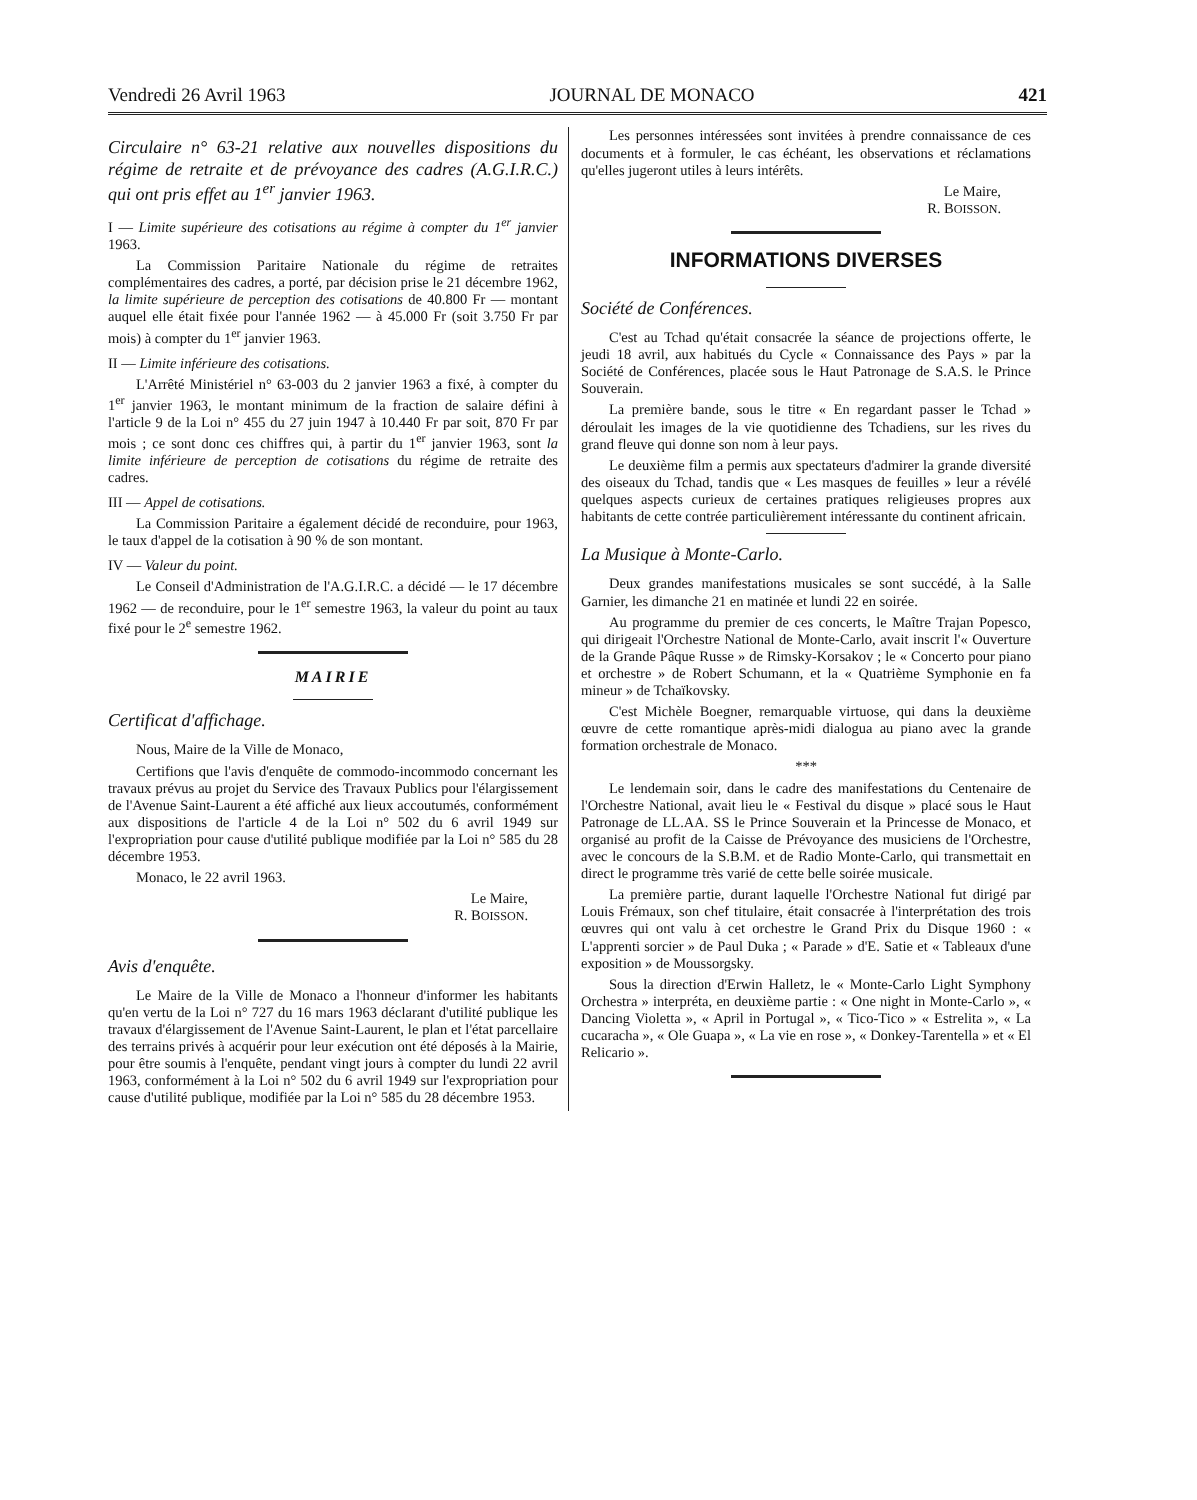Vendredi 26 Avril 1963 JOURNAL DE MONACO 421
Circulaire n° 63-21 relative aux nouvelles dispositions du régime de retraite et de prévoyance des cadres (A.G.I.R.C.) qui ont pris effet au 1<sup>er</sup> janvier 1963.
I — Limite supérieure des cotisations au régime à compter du 1<sup>er</sup> janvier 1963.
La Commission Paritaire Nationale du régime de retraites complémentaires des cadres, a porté, par décision prise le 21 décembre 1962, la limite supérieure de perception des cotisations de 40.800 Fr — montant auquel elle était fixée pour l'année 1962 — à 45.000 Fr (soit 3.750 Fr par mois) à compter du 1<sup>er</sup> janvier 1963.
II — Limite inférieure des cotisations.
L'Arrêté Ministériel n° 63-003 du 2 janvier 1963 a fixé, à compter du 1<sup>er</sup> janvier 1963, le montant minimum de la fraction de salaire défini à l'article 9 de la Loi n° 455 du 27 juin 1947 à 10.440 Fr par soit, 870 Fr par mois ; ce sont donc ces chiffres qui, à partir du 1<sup>er</sup> janvier 1963, sont la limite inférieure de perception de cotisations du régime de retraite des cadres.
III — Appel de cotisations.
La Commission Paritaire a également décidé de reconduire, pour 1963, le taux d'appel de la cotisation à 90 % de son montant.
IV — Valeur du point.
Le Conseil d'Administration de l'A.G.I.R.C. a décidé — le 17 décembre 1962 — de reconduire, pour le 1<sup>er</sup> semestre 1963, la valeur du point au taux fixé pour le 2<sup>e</sup> semestre 1962.
MAIRIE
Certificat d'affichage.
Nous, Maire de la Ville de Monaco,
Certifions que l'avis d'enquête de commodo-incommodo concernant les travaux prévus au projet du Service des Travaux Publics pour l'élargissement de l'Avenue Saint-Laurent a été affiché aux lieux accoutumés, conformément aux dispositions de l'article 4 de la Loi n° 502 du 6 avril 1949 sur l'expropriation pour cause d'utilité publique modifiée par la Loi n° 585 du 28 décembre 1953.
Monaco, le 22 avril 1963.
Le Maire,
R. BOISSON.
Avis d'enquête.
Le Maire de la Ville de Monaco a l'honneur d'informer les habitants qu'en vertu de la Loi n° 727 du 16 mars 1963 déclarant d'utilité publique les travaux d'élargissement de l'Avenue Saint-Laurent, le plan et l'état parcellaire des terrains privés à acquérir pour leur exécution ont été déposés à la Mairie, pour être soumis à l'enquête, pendant vingt jours à compter du lundi 22 avril 1963, conformément à la Loi n° 502 du 6 avril 1949 sur l'expropriation pour cause d'utilité publique, modifiée par la Loi n° 585 du 28 décembre 1953.
Les personnes intéressées sont invitées à prendre connaissance de ces documents et à formuler, le cas échéant, les observations et réclamations qu'elles jugeront utiles à leurs intérêts.
Le Maire,
R. BOISSON.
INFORMATIONS DIVERSES
Société de Conférences.
C'est au Tchad qu'était consacrée la séance de projections offerte, le jeudi 18 avril, aux habitués du Cycle « Connaissance des Pays » par la Société de Conférences, placée sous le Haut Patronage de S.A.S. le Prince Souverain.
La première bande, sous le titre « En regardant passer le Tchad » déroulait les images de la vie quotidienne des Tchadiens, sur les rives du grand fleuve qui donne son nom à leur pays.
Le deuxième film a permis aux spectateurs d'admirer la grande diversité des oiseaux du Tchad, tandis que « Les masques de feuilles » leur a révélé quelques aspects curieux de certaines pratiques religieuses propres aux habitants de cette contrée particulièrement intéressante du continent africain.
La Musique à Monte-Carlo.
Deux grandes manifestations musicales se sont succédé, à la Salle Garnier, les dimanche 21 en matinée et lundi 22 en soirée.
Au programme du premier de ces concerts, le Maître Trajan Popesco, qui dirigeait l'Orchestre National de Monte-Carlo, avait inscrit l'« Ouverture de la Grande Pâque Russe » de Rimsky-Korsakov ; le « Concerto pour piano et orchestre » de Robert Schumann, et la « Quatrième Symphonie en fa mineur » de Tchaïkovsky.
C'est Michèle Boegner, remarquable virtuose, qui dans la deuxième œuvre de cette romantique après-midi dialogua au piano avec la grande formation orchestrale de Monaco.
***
Le lendemain soir, dans le cadre des manifestations du Centenaire de l'Orchestre National, avait lieu le « Festival du disque » placé sous le Haut Patronage de LL.AA. SS le Prince Souverain et la Princesse de Monaco, et organisé au profit de la Caisse de Prévoyance des musiciens de l'Orchestre, avec le concours de la S.B.M. et de Radio Monte-Carlo, qui transmettait en direct le programme très varié de cette belle soirée musicale.
La première partie, durant laquelle l'Orchestre National fut dirigé par Louis Frémaux, son chef titulaire, était consacrée à l'interprétation des trois œuvres qui ont valu à cet orchestre le Grand Prix du Disque 1960 : « L'apprenti sorcier » de Paul Duka ; « Parade » d'E. Satie et « Tableaux d'une exposition » de Moussorgsky.
Sous la direction d'Erwin Halletz, le « Monte-Carlo Light Symphony Orchestra » interpréta, en deuxième partie : « One night in Monte-Carlo », « Dancing Violetta », « April in Portugal », « Tico-Tico » « Estrelita », « La cucaracha », « Ole Guapa », « La vie en rose », « Donkey-Tarentella » et « El Relicario ».